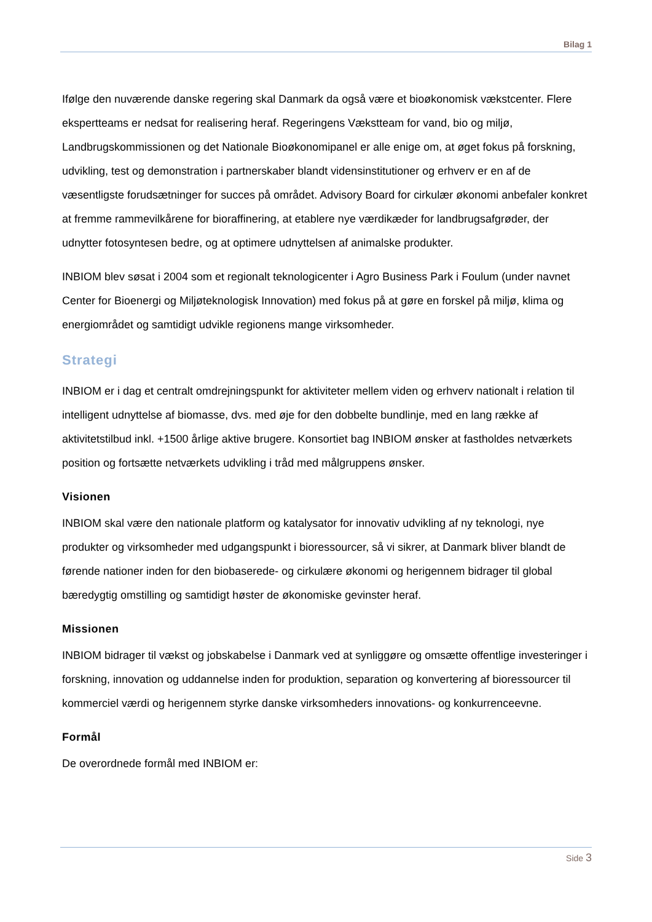Bilag 1
Ifølge den nuværende danske regering skal Danmark da også være et bioøkonomisk vækstcenter. Flere ekspertteams er nedsat for realisering heraf. Regeringens Vækstteam for vand, bio og miljø, Landbrugskommissionen og det Nationale Bioøkonomipanel er alle enige om, at øget fokus på forskning, udvikling, test og demonstration i partnerskaber blandt vidensinstitutioner og erhverv er en af de væsentligste forudsætninger for succes på området. Advisory Board for cirkulær økonomi anbefaler konkret at fremme rammevilkårene for bioraffinering, at etablere nye værdikæder for landbrugsafgrøder, der udnytter fotosyntesen bedre, og at optimere udnyttelsen af animalske produkter.
INBIOM blev søsat i 2004 som et regionalt teknologicenter i Agro Business Park i Foulum (under navnet Center for Bioenergi og Miljøteknologisk Innovation) med fokus på at gøre en forskel på miljø, klima og energiområdet og samtidigt udvikle regionens mange virksomheder.
Strategi
INBIOM er i dag et centralt omdrejningspunkt for aktiviteter mellem viden og erhverv nationalt i relation til intelligent udnyttelse af biomasse, dvs. med øje for den dobbelte bundlinje, med en lang række af aktivitetstilbud inkl. +1500 årlige aktive brugere. Konsortiet bag INBIOM ønsker at fastholdes netværkets position og fortsætte netværkets udvikling i tråd med målgruppens ønsker.
Visionen
INBIOM skal være den nationale platform og katalysator for innovativ udvikling af ny teknologi, nye produkter og virksomheder med udgangspunkt i bioressourcer, så vi sikrer, at Danmark bliver blandt de førende nationer inden for den biobaserede- og cirkulære økonomi og herigennem bidrager til global bæredygtig omstilling og samtidigt høster de økonomiske gevinster heraf.
Missionen
INBIOM bidrager til vækst og jobskabelse i Danmark ved at synliggøre og omsætte offentlige investeringer i forskning, innovation og uddannelse inden for produktion, separation og konvertering af bioressourcer til kommerciel værdi og herigennem styrke danske virksomheders innovations- og konkurrenceevne.
Formål
De overordnede formål med INBIOM er:
Side 3